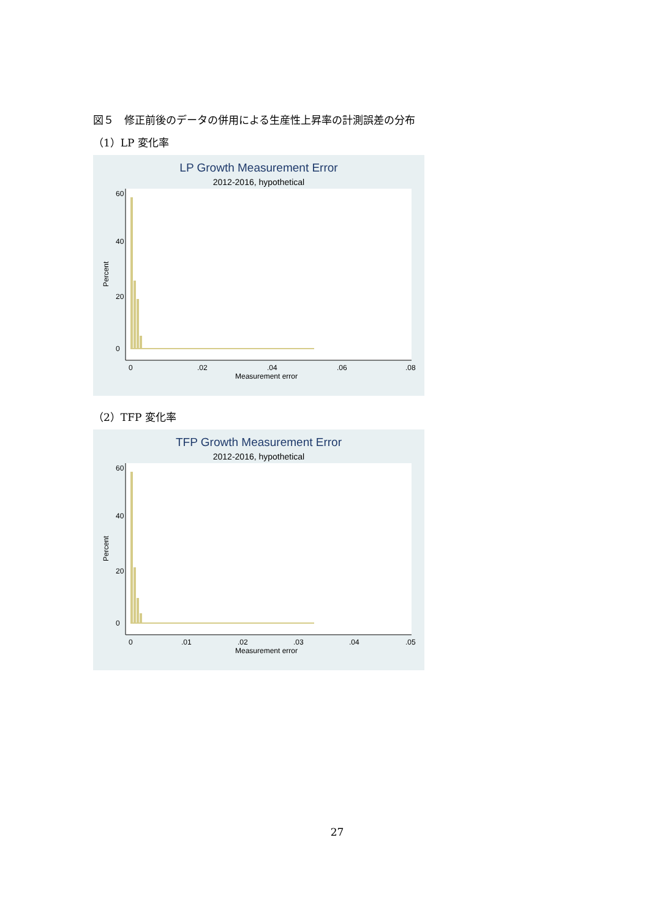図５　修正前後のデータの併用による生産性上昇率の計測誤差の分布
（1）LP 変化率
LP Growth Measurement Error
2012-2016, hypothetical
0
.02
.04
.06
.08
Measurement error
0
20
40
60
Percent
（2）TFP 変化率
TFP Growth Measurement Error
2012-2016, hypothetical
0
.01
.02
.03
.04
.05
Measurement error
0
20
40
60
Percent
27